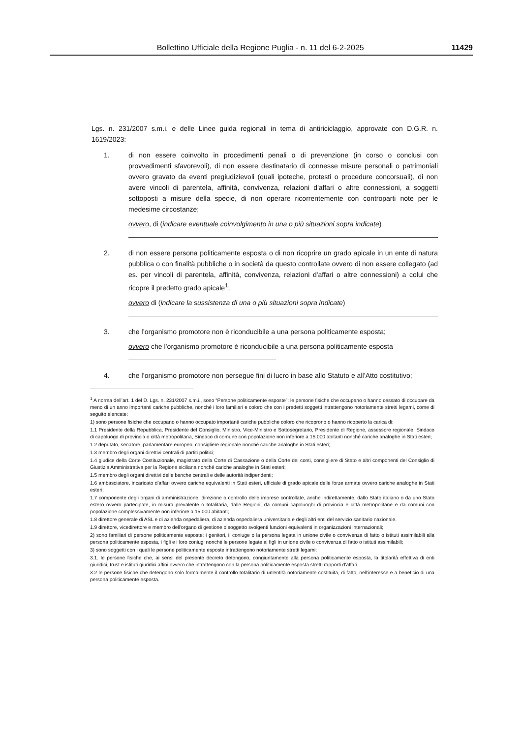Bollettino Ufficiale della Regione Puglia - n. 11 del 6-2-2025 11429
Lgs. n. 231/2007 s.m.i. e delle Linee guida regionali in tema di antiriciclaggio, approvate con D.G.R. n. 1619/2023:
1. di non essere coinvolto in procedimenti penali o di prevenzione (in corso o conclusi con provvedimenti sfavorevoli), di non essere destinatario di connesse misure personali o patrimoniali ovvero gravato da eventi pregiudizievoli (quali ipoteche, protesti o procedure concorsuali), di non avere vincoli di parentela, affinità, convivenza, relazioni d'affari o altre connessioni, a soggetti sottoposti a misure della specie, di non operare ricorrentemente con controparti note per le medesime circostanze;
ovvero, di (indicare eventuale coinvolgimento in una o più situazioni sopra indicate)
2. di non essere persona politicamente esposta o di non ricoprire un grado apicale in un ente di natura pubblica o con finalità pubbliche o in società da questo controllate ovvero di non essere collegato (ad es. per vincoli di parentela, affinità, convivenza, relazioni d'affari o altre connessioni) a colui che ricopre il predetto grado apicale<sup>1</sup>;
ovvero di (indicare la sussistenza di una o più situazioni sopra indicate)
3. che l’organismo promotore non è riconducibile a una persona politicamente esposta;
ovvero che l’organismo promotore è riconducibile a una persona politicamente esposta
4. che l’organismo promotore non persegue fini di lucro in base allo Statuto e all’Atto costitutivo;
<sup>1</sup> A norma dell’art. 1 del D. Lgs. n. 231/2007 s.m.i., sono “Persone politicamente esposte”: le persone fisiche che occupano o hanno cessato di occupare da meno di un anno importanti cariche pubbliche, nonché i loro familiari e coloro che con i predetti soggetti intrattengono notoriamente stretti legami, come di seguito elencate:
1) sono persone fisiche che occupano o hanno occupato importanti cariche pubbliche coloro che ricoprono o hanno ricoperto la carica di:
1.1 Presidente della Repubblica, Presidente del Consiglio, Ministro, Vice-Ministro e Sottosegretario, Presidente di Regione, assessore regionale, Sindaco di capoluogo di provincia o città metropolitana, Sindaco di comune con popolazione non inferiore a 15.000 abitanti nonché cariche analoghe in Stati esteri;
1.2 deputato, senatore, parlamentare europeo, consigliere regionale nonché cariche analoghe in Stati esteri;
1.3 membro degli organi direttivi centrali di partiti politici;
1.4 giudice della Corte Costituzionale, magistrato della Corte di Cassazione o della Corte dei conti, consigliere di Stato e altri componenti del Consiglio di Giustizia Amministrativa per la Regione siciliana nonché cariche analoghe in Stati esteri;
1.5 membro degli organi direttivi delle banche centrali e delle autorità indipendenti;
1.6 ambasciatore, incaricato d'affari ovvero cariche equivalenti in Stati esteri, ufficiale di grado apicale delle forze armate ovvero cariche analoghe in Stati esteri;
1.7 componente degli organi di amministrazione, direzione o controllo delle imprese controllate, anche indirettamente, dallo Stato italiano o da uno Stato estero ovvero partecipate, in misura prevalente o totalitaria, dalle Regioni, da comuni capoluoghi di provincia e città metropolitane e da comuni con popolazione complessivamente non inferiore a 15.000 abitanti;
1.8 direttore generale di ASL e di azienda ospedaliera, di azienda ospedaliera universitaria e degli altri enti del servizio sanitario nazionale.
1.9 direttore, vicedirettore e membro dell'organo di gestione o soggetto svolgenti funzioni equivalenti in organizzazioni internazionali;
2) sono familiari di persone politicamente esposte: i genitori, il coniuge o la persona legata in unione civile o convivenza di fatto o istituti assimilabili alla persona politicamente esposta, i figli e i loro coniugi nonché le persone legate ai figli in unione civile o convivenza di fatto o istituti assimilabili;
3) sono soggetti con i quali le persone politicamente esposte intrattengono notoriamente stretti legami:
3.1. le persone fisiche che, ai sensi del presente decreto detengono, congiuntamente alla persona politicamente esposta, la titolarità effettiva di enti giuridici, trust e istituti giuridici affini ovvero che intrattengono con la persona politicamente esposta stretti rapporti d'affari;
3.2 le persone fisiche che detengono solo formalmente il controllo totalitario di un'entità notoriamente costituita, di fatto, nell'interesse e a beneficio di una persona politicamente esposta.